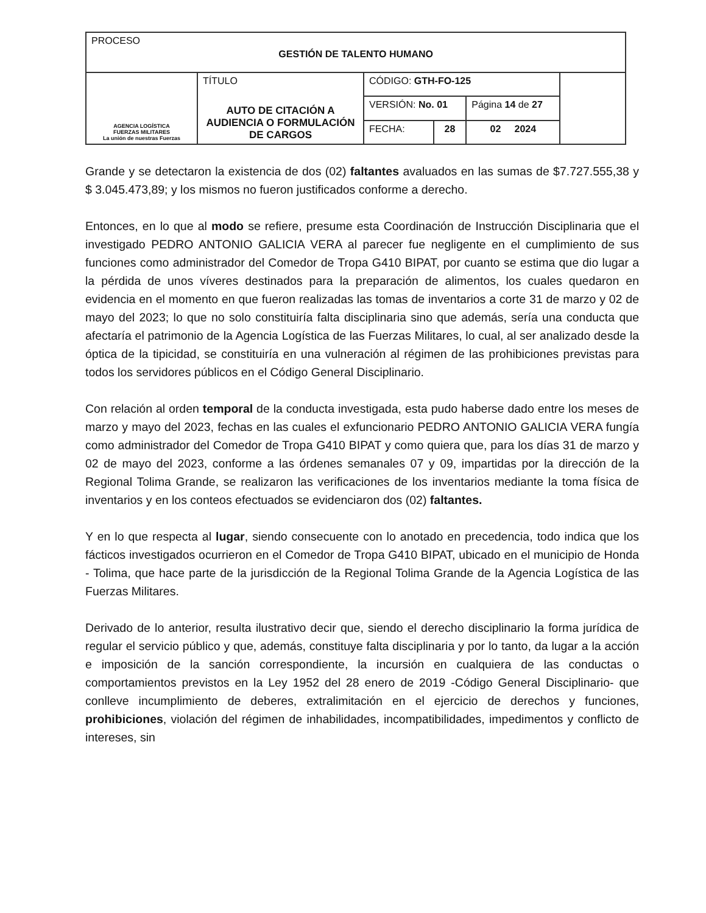| PROCESO GESTIÓN DE TALENTO HUMANO | | | | | | |
| AGENCIA LOGÍSTICA FUERZAS MILITARES La unión de nuestras Fuerzas | TÍTULO AUTO DE CITACIÓN A AUDIENCIA O FORMULACIÓN DE CARGOS | CÓDIGO: GTH-FO-125 | | | | |
| | | VERSIÓN: No. 01 | | Página 14 de 27 | | |
| | | FECHA: | 28 | 02 2024 | | |
Grande y se detectaron la existencia de dos (02) faltantes avaluados en las sumas de $7.727.555,38 y $ 3.045.473,89; y los mismos no fueron justificados conforme a derecho.
Entonces, en lo que al modo se refiere, presume esta Coordinación de Instrucción Disciplinaria que el investigado PEDRO ANTONIO GALICIA VERA al parecer fue negligente en el cumplimiento de sus funciones como administrador del Comedor de Tropa G410 BIPAT, por cuanto se estima que dio lugar a la pérdida de unos víveres destinados para la preparación de alimentos, los cuales quedaron en evidencia en el momento en que fueron realizadas las tomas de inventarios a corte 31 de marzo y 02 de mayo del 2023; lo que no solo constituiría falta disciplinaria sino que además, sería una conducta que afectaría el patrimonio de la Agencia Logística de las Fuerzas Militares, lo cual, al ser analizado desde la óptica de la tipicidad, se constituiría en una vulneración al régimen de las prohibiciones previstas para todos los servidores públicos en el Código General Disciplinario.
Con relación al orden temporal de la conducta investigada, esta pudo haberse dado entre los meses de marzo y mayo del 2023, fechas en las cuales el exfuncionario PEDRO ANTONIO GALICIA VERA fungía como administrador del Comedor de Tropa G410 BIPAT y como quiera que, para los días 31 de marzo y 02 de mayo del 2023, conforme a las órdenes semanales 07 y 09, impartidas por la dirección de la Regional Tolima Grande, se realizaron las verificaciones de los inventarios mediante la toma física de inventarios y en los conteos efectuados se evidenciaron dos (02) faltantes.
Y en lo que respecta al lugar, siendo consecuente con lo anotado en precedencia, todo indica que los fácticos investigados ocurrieron en el Comedor de Tropa G410 BIPAT, ubicado en el municipio de Honda - Tolima, que hace parte de la jurisdicción de la Regional Tolima Grande de la Agencia Logística de las Fuerzas Militares.
Derivado de lo anterior, resulta ilustrativo decir que, siendo el derecho disciplinario la forma jurídica de regular el servicio público y que, además, constituye falta disciplinaria y por lo tanto, da lugar a la acción e imposición de la sanción correspondiente, la incursión en cualquiera de las conductas o comportamientos previstos en la Ley 1952 del 28 enero de 2019 -Código General Disciplinario- que conlleve incumplimiento de deberes, extralimitación en el ejercicio de derechos y funciones, prohibiciones, violación del régimen de inhabilidades, incompatibilidades, impedimentos y conflicto de intereses, sin